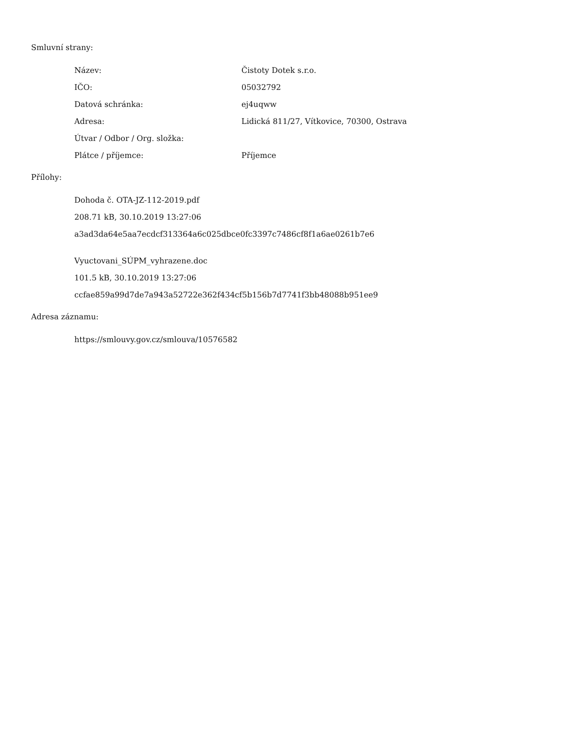Smluvní strany:
| Název: | Čistoty Dotek s.r.o. |
| IČO: | 05032792 |
| Datová schránka: | ej4uqww |
| Adresa: | Lidická 811/27, Vítkovice, 70300, Ostrava |
| Útvar / Odbor / Org. složka: | |
| Plátce / příjemce: | Příjemce |
Přílohy:
Dohoda č. OTA-JZ-112-2019.pdf
208.71 kB, 30.10.2019 13:27:06
a3ad3da64e5aa7ecdcf313364a6c025dbce0fc3397c7486cf8f1a6ae0261b7e6
Vyuctovani_SÚPM_vyhrazene.doc
101.5 kB, 30.10.2019 13:27:06
ccfae859a99d7de7a943a52722e362f434cf5b156b7d7741f3bb48088b951ee9
Adresa záznamu:
https://smlouvy.gov.cz/smlouva/10576582